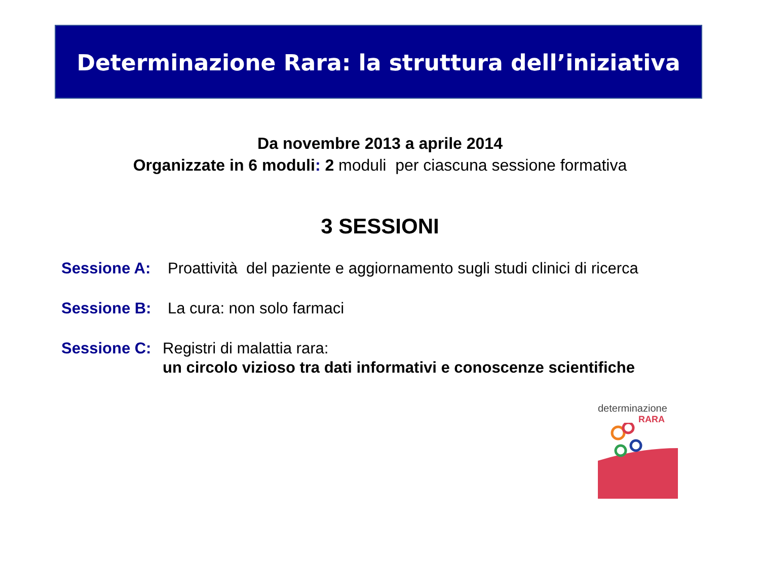Determinazione Rara: la struttura dell’iniziativa
Da novembre 2013 a aprile 2014
Organizzate in 6 moduli: 2 moduli per ciascuna sessione formativa
3 SESSIONI
Sessione A: Proattività del paziente e aggiornamento sugli studi clinici di ricerca
Sessione B: La cura: non solo farmaci
Sessione C: Registri di malattia rara:
un circolo vizioso tra dati informativi e conoscenze scientifiche
determinazione
RARA